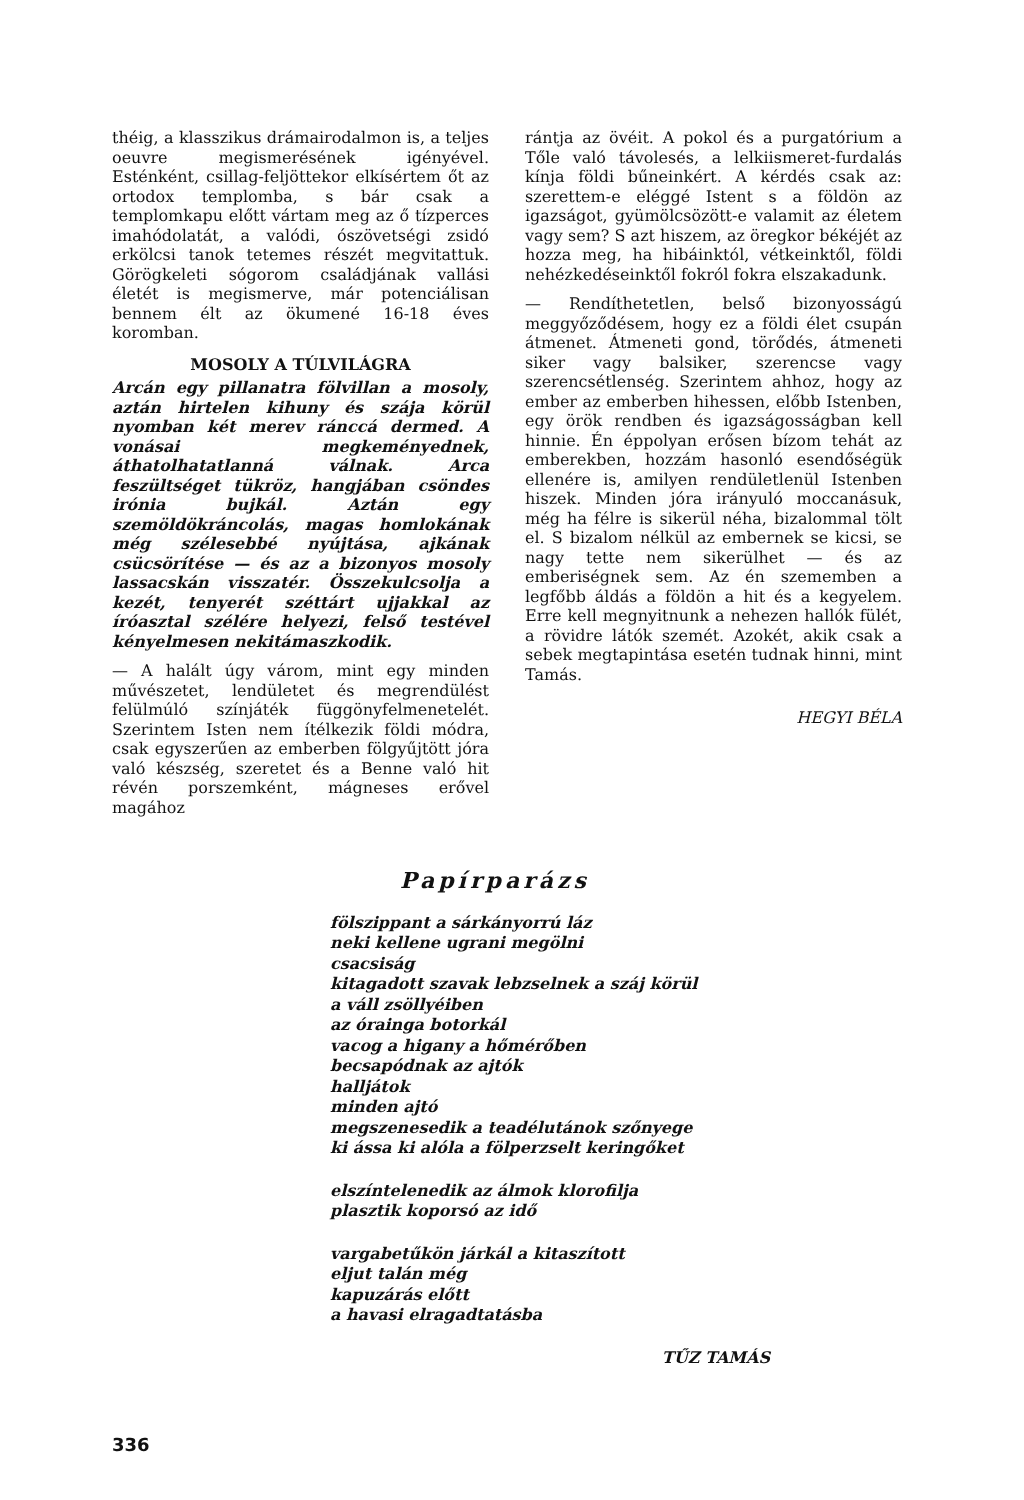théig, a klasszikus drámairodalmon is, a teljes oeuvre megismerésének igényével. Esténként, csillag-feljöttekor elkísértem őt az ortodox templomba, s bár csak a templomkapu előtt vártam meg az ő tízperces imahódolatát, a valódi, ószövetségi zsidó erkölcsi tanok tetemes részét megvitattuk. Görögkeleti sógorom családjának vallási életét is megismerve, már potenciálisan bennem élt az ökumené 16-18 éves koromban.
MOSOLY A TÚLVILÁGRA
Arcán egy pillanatra fölvillan a mosoly, aztán hirtelen kihuny és szája körül nyomban két merev ránccá dermed. A vonásai megkeményednek, áthatolhatatlanná válnak. Arca feszültséget tükröz, hangjában csöndes irónia bujkál. Aztán egy szemöldökráncolás, magas homlokának még szélesebbé nyújtása, ajkának csücsörítése — és az a bizonyos mosoly lassacskán visszatér. Összekulcsolja a kezét, tenyerét széttárt ujjakkal az íróasztal szélére helyezi, felső testével kényelmesen nekitámaszkodik.
— A halált úgy várom, mint egy minden művészetet, lendületet és megrendülést felülmúló színjáték függönyfelmenetelét. Szerintem Isten nem ítélkezik földi módra, csak egyszerűen az emberben fölgyűjtött jóra való készség, szeretet és a Benne való hit révén porszemként, mágneses erővel magához
rántja az övéit. A pokol és a purgatórium a Tőle való távolesés, a lelkiismeret-furdalás kínja földi bűneinkért. A kérdés csak az: szerettem-e eléggé Istent s a földön az igazságot, gyümölcsözött-e valamit az életem vagy sem? S azt hiszem, az öregkor békéjét az hozza meg, ha hibáinktól, vétkeinktől, földi nehézkedéseinktől fokról fokra elszakadunk.
— Rendíthetetlen, belső bizonyosságú meggyőződésem, hogy ez a földi élet csupán átmenet. Átmeneti gond, törődés, átmeneti siker vagy balsiker, szerencse vagy szerencsétlenség. Szerintem ahhoz, hogy az ember az emberben hihessen, előbb Istenben, egy örök rendben és igazságosságban kell hinnie. Én éppolyan erősen bízom tehát az emberekben, hozzám hasonló esendőségük ellenére is, amilyen rendületlenül Istenben hiszek. Minden jóra irányuló moccanásuk, még ha félre is sikerül néha, bizalommal tölt el. S bizalom nélkül az embernek se kicsi, se nagy tette nem sikerülhet — és az emberiségnek sem. Az én szememben a legfőbb áldás a földön a hit és a kegyelem. Erre kell megnyitnunk a nehezen hallók fülét, a rövidre látók szemét. Azokét, akik csak a sebek megtapintása esetén tudnak hinni, mint Tamás.
HEGYI BÉLA
Papírparázs
fölszippant a sárkányorrú láz
neki kellene ugrani megölni
csacsiság
kitagadott szavak lebzselnek a száj körül
a váll zsöllyéiben
az órainga botorkál
vacog a higany a hőmérőben
becsapódnak az ajtók
halljátok
minden ajtó
megszenesedik a teadélutánok szőnyege
ki ássa ki alóla a fölperzselt keringőket
elszíntelenedik az álmok klorofilja
plasztik koporsó az idő
vargabetűkön járkál a kitaszított
eljut talán még
kapuzárás előtt
a havasi elragadtatásba
TŰZ TAMÁS
336